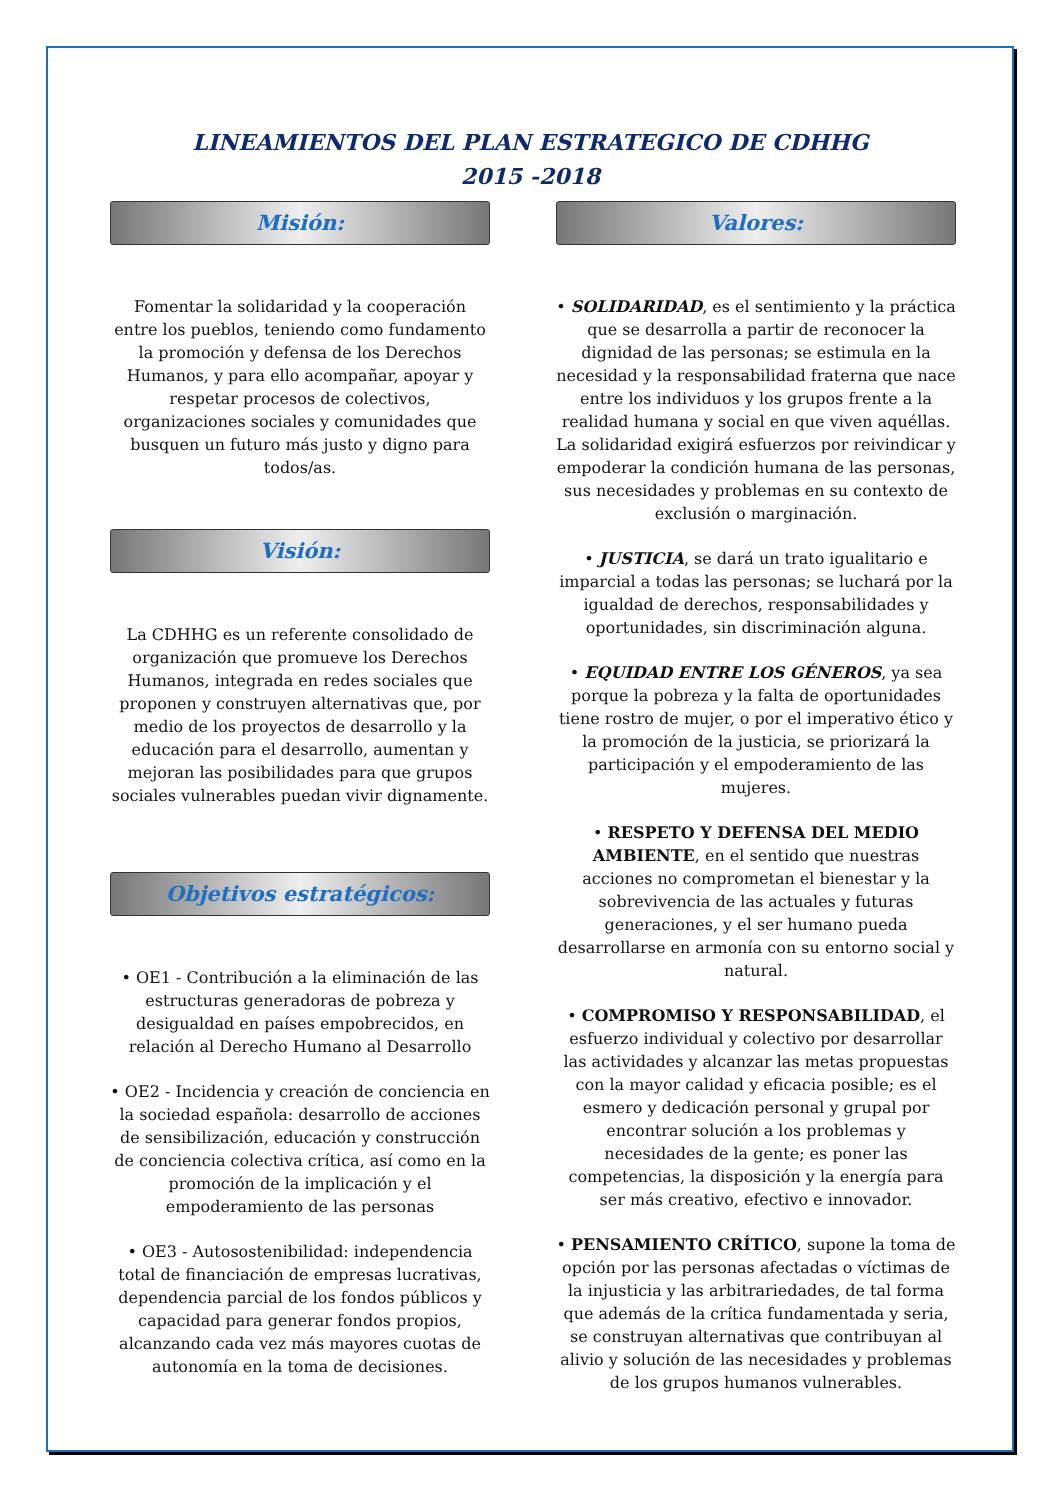LINEAMIENTOS DEL PLAN ESTRATEGICO DE CDHHG
2015 -2018
Misión:
Fomentar la solidaridad y la cooperación entre los pueblos, teniendo como fundamento la promoción y defensa de los Derechos Humanos, y para ello acompañar, apoyar y respetar procesos de colectivos, organizaciones sociales y comunidades que busquen un futuro más justo y digno para todos/as.
Visión:
La CDHHG es un referente consolidado de organización que promueve los Derechos Humanos, integrada en redes sociales que proponen y construyen alternativas que, por medio de los proyectos de desarrollo y la educación para el desarrollo, aumentan y mejoran las posibilidades para que grupos sociales vulnerables puedan vivir dignamente.
Objetivos estratégicos:
• OE1 - Contribución a la eliminación de las estructuras generadoras de pobreza y desigualdad en países empobrecidos, en relación al Derecho Humano al Desarrollo
• OE2 - Incidencia y creación de conciencia en la sociedad española: desarrollo de acciones de sensibilización, educación y construcción de conciencia colectiva crítica, así como en la promoción de la implicación y el empoderamiento de las personas
• OE3 - Autosostenibilidad: independencia total de financiación de empresas lucrativas, dependencia parcial de los fondos públicos y capacidad para generar fondos propios, alcanzando cada vez más mayores cuotas de autonomía en la toma de decisiones.
Valores:
• SOLIDARIDAD, es el sentimiento y la práctica que se desarrolla a partir de reconocer la dignidad de las personas; se estimula en la necesidad y la responsabilidad fraterna que nace entre los individuos y los grupos frente a la realidad humana y social en que viven aquéllas. La solidaridad exigirá esfuerzos por reivindicar y empoderar la condición humana de las personas, sus necesidades y problemas en su contexto de exclusión o marginación.
• JUSTICIA, se dará un trato igualitario e imparcial a todas las personas; se luchará por la igualdad de derechos, responsabilidades y oportunidades, sin discriminación alguna.
• EQUIDAD ENTRE LOS GÉNEROS, ya sea porque la pobreza y la falta de oportunidades tiene rostro de mujer, o por el imperativo ético y la promoción de la justicia, se priorizará la participación y el empoderamiento de las mujeres.
• RESPETO Y DEFENSA DEL MEDIO AMBIENTE, en el sentido que nuestras acciones no comprometan el bienestar y la sobrevivencia de las actuales y futuras generaciones, y el ser humano pueda desarrollarse en armonía con su entorno social y natural.
• COMPROMISO Y RESPONSABILIDAD, el esfuerzo individual y colectivo por desarrollar las actividades y alcanzar las metas propuestas con la mayor calidad y eficacia posible; es el esmero y dedicación personal y grupal por encontrar solución a los problemas y necesidades de la gente; es poner las competencias, la disposición y la energía para ser más creativo, efectivo e innovador.
• PENSAMIENTO CRÍTICO, supone la toma de opción por las personas afectadas o víctimas de la injusticia y las arbitrariedades, de tal forma que además de la crítica fundamentada y seria, se construyan alternativas que contribuyan al alivio y solución de las necesidades y problemas de los grupos humanos vulnerables.